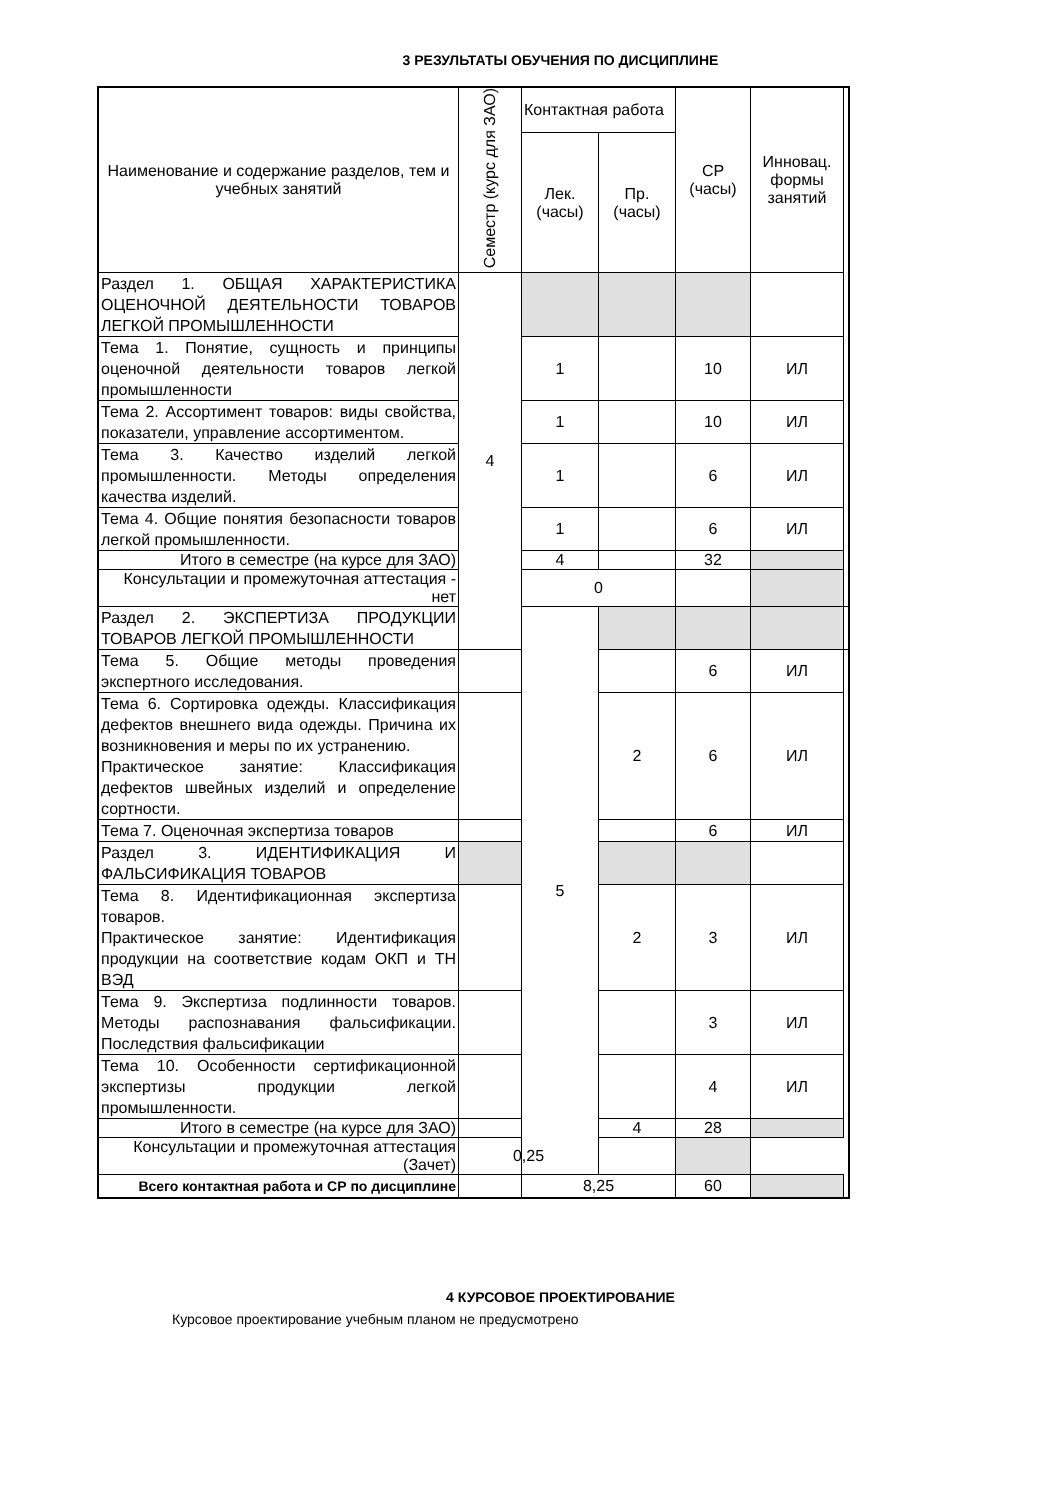3 РЕЗУЛЬТАТЫ ОБУЧЕНИЯ ПО ДИСЦИПЛИНЕ
| Наименование и содержание разделов, тем и учебных занятий | Семестр (курс для ЗАО) | Контактная работа | | СР (часы) | Инновац. формы занятий | |
| --- | --- | --- | --- | --- | --- | --- |
| | | Лек. (часы) | Пр. (часы) | | | |
| Раздел 1. ОБЩАЯ ХАРАКТЕРИСТИКА ОЦЕНОЧНОЙ ДЕЯТЕЛЬНОСТИ ТОВАРОВ ЛЕГКОЙ ПРОМЫШЛЕННОСТИ | 4 | | | | | |
| Тема 1. Понятие, сущность и принципы оценочной деятельности товаров легкой промышленности | | 1 | | 10 | ИЛ | |
| Тема 2. Ассортимент товаров: виды свойства, показатели, управление ассортиментом. | | 1 | | 10 | ИЛ | |
| Тема 3. Качество изделий легкой промышленности. Методы определения качества изделий. | | 1 | | 6 | ИЛ | |
| Тема 4. Общие понятия безопасности товаров легкой промышленности. | | 1 | | 6 | ИЛ | |
| Итого в семестре (на курсе для ЗАО) | | 4 | | 32 | | |
| Консультации и промежуточная аттестация - нет | | 0 | | | | |
| Раздел 2. ЭКСПЕРТИЗА ПРОДУКЦИИ ТОВАРОВ ЛЕГКОЙ ПРОМЫШЛЕННОСТИ | | 5 | | | | |
| Тема 5. Общие методы проведения экспертного исследования. | | | | 6 | ИЛ | |
| Тема 6. Сортировка одежды. Классификация дефектов внешнего вида одежды. Причина их возникновения и меры по их устранению. Практическое занятие: Классификация дефектов швейных изделий и определение сортности. | | | 2 | 6 | ИЛ | |
| Тема 7. Оценочная экспертиза товаров | | | | 6 | ИЛ | |
| Раздел 3. ИДЕНТИФИКАЦИЯ И ФАЛЬСИФИКАЦИЯ ТОВАРОВ | | | | | | |
| Тема 8. Идентификационная экспертиза товаров. Практическое занятие: Идентификация продукции на соответствие кодам ОКП и ТН ВЭД | | | 2 | 3 | ИЛ | |
| Тема 9. Экспертиза подлинности товаров. Методы распознавания фальсификации. Последствия фальсификации | | | | 3 | ИЛ | |
| Тема 10. Особенности сертификационной экспертизы продукции легкой промышленности. | | | | 4 | ИЛ | |
| Итого в семестре (на курсе для ЗАО) | | | 4 | 28 | | |
| Консультации и промежуточная аттестация (Зачет) | 0,25 | | | | | |
| Всего контактная работа и СР по дисциплине | | 8,25 | | 60 | | |
4 КУРСОВОЕ ПРОЕКТИРОВАНИЕ
Курсовое проектирование учебным планом не предусмотрено